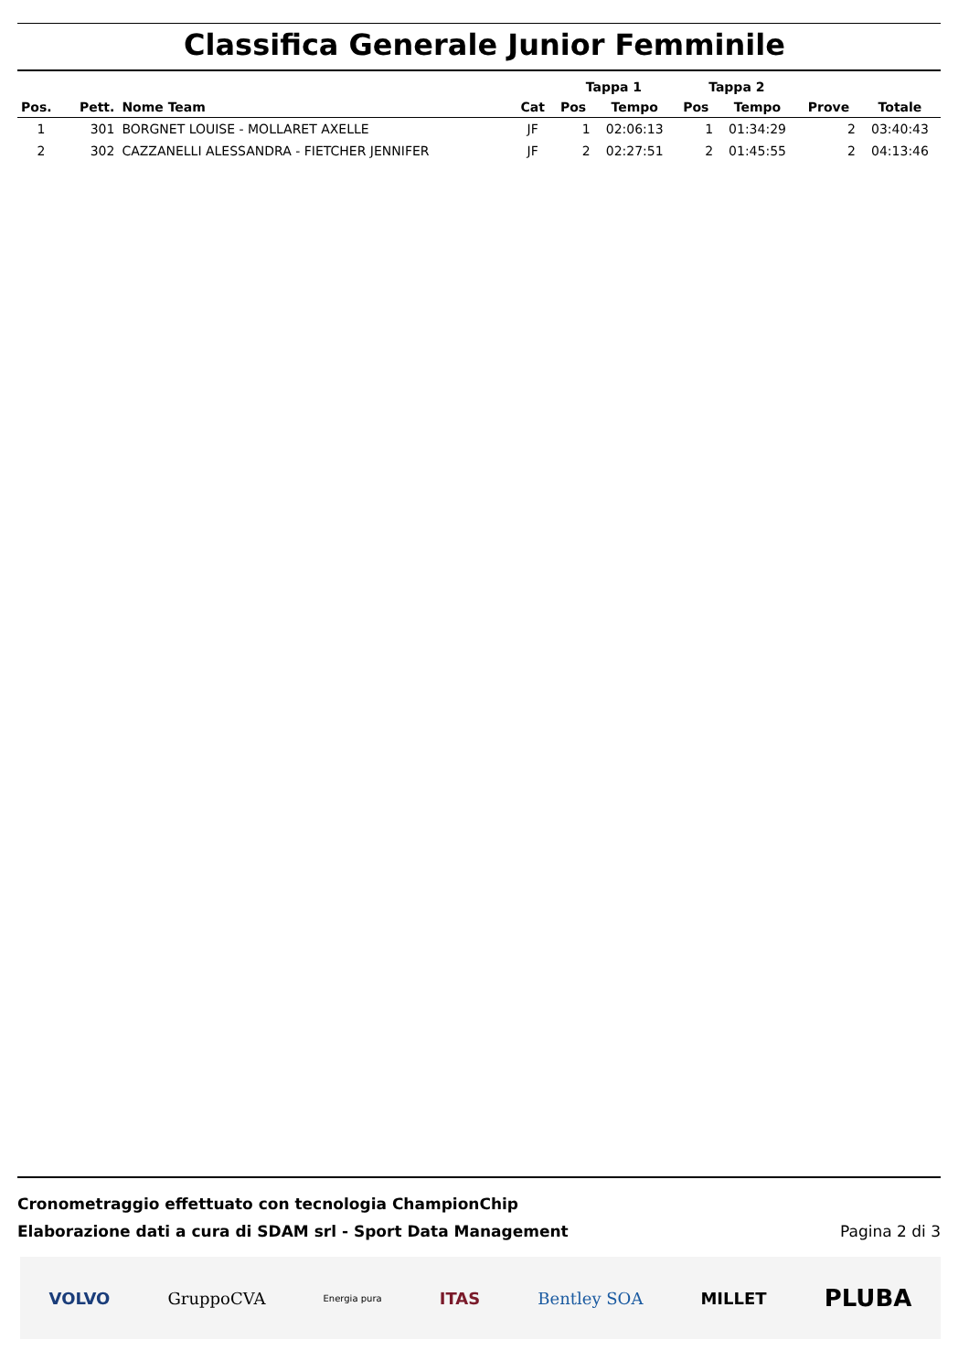Classifica Generale Junior Femminile
| | | | | Tappa 1 | | Tappa 2 | | | |
| --- | --- | --- | --- | --- | --- | --- | --- | --- | --- |
| Pos. | Pett. | Nome Team | Cat | Pos | Tempo | Pos | Tempo | Prove | Totale |
| 1 | 301 | BORGNET LOUISE - MOLLARET AXELLE | JF | 1 | 02:06:13 | 1 | 01:34:29 | 2 | 03:40:43 |
| 2 | 302 | CAZZANELLI ALESSANDRA - FIETCHER JENNIFER | JF | 2 | 02:27:51 | 2 | 01:45:55 | 2 | 04:13:46 |
Cronometraggio effettuato con tecnologia ChampionChip
Elaborazione dati a cura di SDAM srl - Sport Data Management
Pagina 2 di 3
VOLVO GruppoCVA Energia pura ITAS Bentley SOA MILLET PLUBA